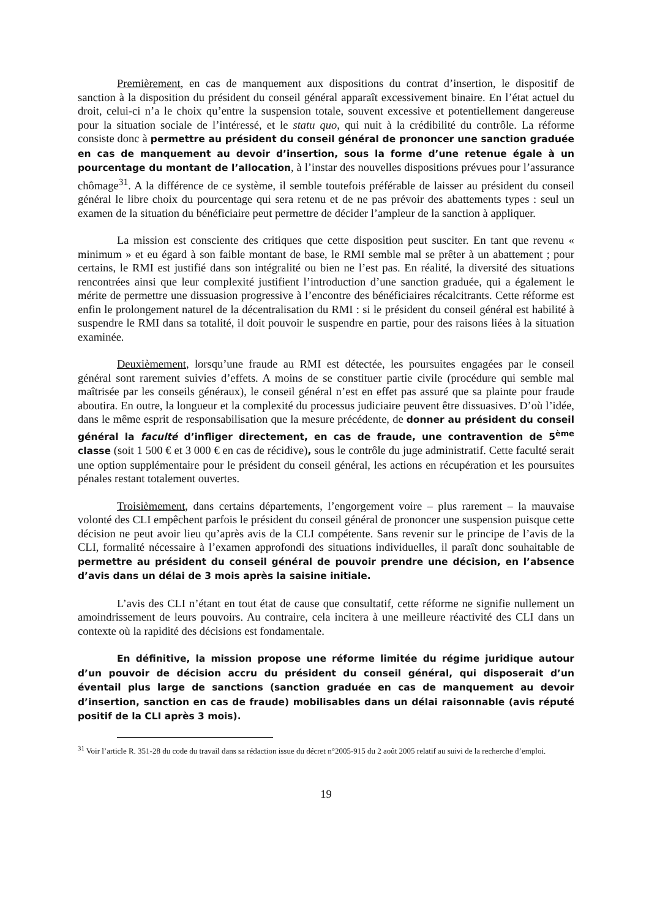Premièrement, en cas de manquement aux dispositions du contrat d’insertion, le dispositif de sanction à la disposition du président du conseil général apparaît excessivement binaire. En l’état actuel du droit, celui-ci n’a le choix qu’entre la suspension totale, souvent excessive et potentiellement dangereuse pour la situation sociale de l’intéressé, et le statu quo, qui nuit à la crédibilité du contrôle. La réforme consiste donc à permettre au président du conseil général de prononcer une sanction graduée en cas de manquement au devoir d’insertion, sous la forme d’une retenue égale à un pourcentage du montant de l’allocation, à l’instar des nouvelles dispositions prévues pour l’assurance chômage<sup>31</sup>. A la différence de ce système, il semble toutefois préférable de laisser au président du conseil général le libre choix du pourcentage qui sera retenu et de ne pas prévoir des abattements types : seul un examen de la situation du bénéficiaire peut permettre de décider l’ampleur de la sanction à appliquer.
La mission est consciente des critiques que cette disposition peut susciter. En tant que revenu « minimum » et eu égard à son faible montant de base, le RMI semble mal se prêter à un abattement ; pour certains, le RMI est justifié dans son intégralité ou bien ne l’est pas. En réalité, la diversité des situations rencontrées ainsi que leur complexité justifient l’introduction d’une sanction graduée, qui a également le mérite de permettre une dissuasion progressive à l’encontre des bénéficiaires récalcitrants. Cette réforme est enfin le prolongement naturel de la décentralisation du RMI : si le président du conseil général est habilité à suspendre le RMI dans sa totalité, il doit pouvoir le suspendre en partie, pour des raisons liées à la situation examinée.
Deuxièmement, lorsqu’une fraude au RMI est détectée, les poursuites engagées par le conseil général sont rarement suivies d’effets. A moins de se constituer partie civile (procédure qui semble mal maîtrisée par les conseils généraux), le conseil général n’est en effet pas assuré que sa plainte pour fraude aboutira. En outre, la longueur et la complexité du processus judiciaire peuvent être dissuasives. D’où l’idée, dans le même esprit de responsabilisation que la mesure précédente, de donner au président du conseil général la faculté d’infliger directement, en cas de fraude, une contravention de 5<sup>ème</sup> classe (soit 1 500 € et 3 000 € en cas de récidive), sous le contrôle du juge administratif. Cette faculté serait une option supplémentaire pour le président du conseil général, les actions en récupération et les poursuites pénales restant totalement ouvertes.
Troisièmement, dans certains départements, l’engorgement voire – plus rarement – la mauvaise volonté des CLI empêchent parfois le président du conseil général de prononcer une suspension puisque cette décision ne peut avoir lieu qu’après avis de la CLI compétente. Sans revenir sur le principe de l’avis de la CLI, formalité nécessaire à l’examen approfondi des situations individuelles, il paraît donc souhaitable de permettre au président du conseil général de pouvoir prendre une décision, en l’absence d’avis dans un délai de 3 mois après la saisine initiale.
L’avis des CLI n’étant en tout état de cause que consultatif, cette réforme ne signifie nullement un amoindrissement de leurs pouvoirs. Au contraire, cela incitera à une meilleure réactivité des CLI dans un contexte où la rapidité des décisions est fondamentale.
En définitive, la mission propose une réforme limitée du régime juridique autour d’un pouvoir de décision accru du président du conseil général, qui disposerait d’un éventail plus large de sanctions (sanction graduée en cas de manquement au devoir d’insertion, sanction en cas de fraude) mobilisables dans un délai raisonnable (avis réputé positif de la CLI après 3 mois).
<sup>31</sup> Voir l’article R. 351-28 du code du travail dans sa rédaction issue du décret n°2005-915 du 2 août 2005 relatif au suivi de la recherche d’emploi.
19